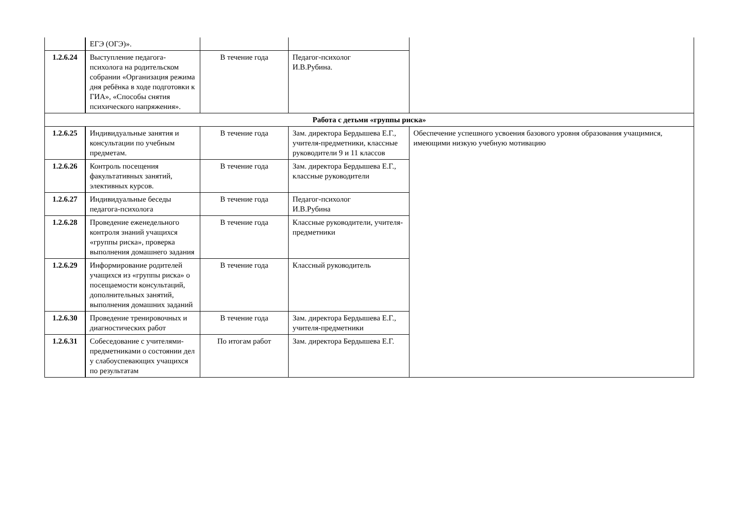| | ЕГЭ (ОГЭ)». | | | |
| 1.2.6.24 | Выступление педагога-психолога на родительском собрании «Организация режима дня ребёнка в ходе подготовки к ГИА», «Способы снятия психического напряжения». | В течение года | Педагог-психолог И.В.Рубина. | |
| Работа с детьми «группы риска» | | | | |
| 1.2.6.25 | Индивидуальные занятия и консультации по учебным предметам. | В течение года | Зам. директора Бердышева Е.Г., учителя-предметники, классные руководители 9 и 11 классов | Обеспечение успешного усвоения базового уровня образования учащимися, имеющими низкую учебную мотивацию |
| 1.2.6.26 | Контроль посещения факультативных занятий, элективных курсов. | В течение года | Зам. директора Бердышева Е.Г., классные руководители | |
| 1.2.6.27 | Индивидуальные беседы педагога-психолога | В течение года | Педагог-психолог И.В.Рубина | |
| 1.2.6.28 | Проведение еженедельного контроля знаний учащихся «группы риска», проверка выполнения домашнего задания | В течение года | Классные руководители, учителя-предметники | |
| 1.2.6.29 | Информирование родителей учащихся из «группы риска» о посещаемости консультаций, дополнительных занятий, выполнения домашних заданий | В течение года | Классный руководитель | |
| 1.2.6.30 | Проведение тренировочных и диагностических работ | В течение года | Зам. директора Бердышева Е.Г., учителя-предметники | |
| 1.2.6.31 | Собеседование с учителями-предметниками о состоянии дел у слабоуспевающих учащихся по результатам | По итогам работ | Зам. директора Бердышева Е.Г. | |